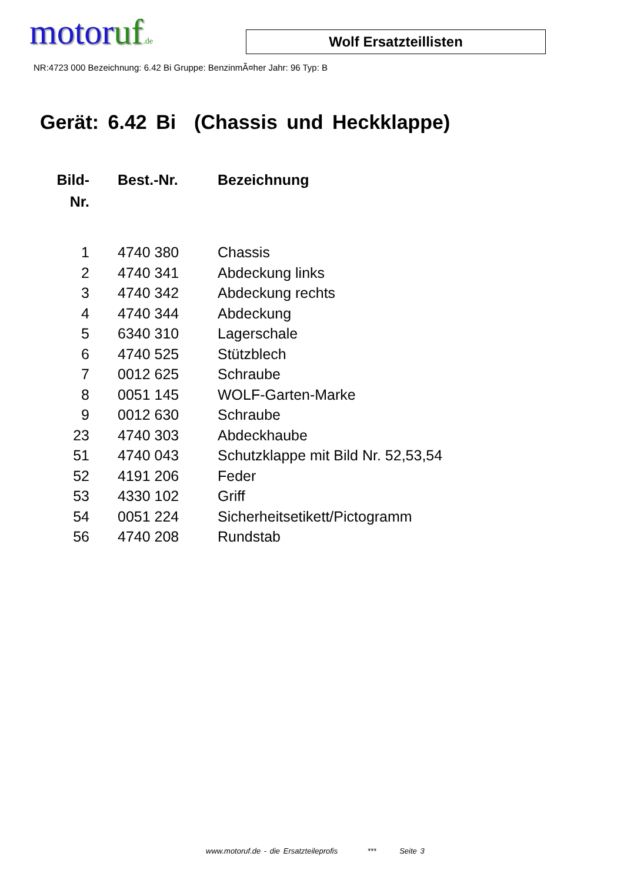motoruf.de
Wolf Ersatzteillisten
NR:4723 000 Bezeichnung: 6.42 Bi Gruppe: BenzinmÃ¤her Jahr: 96 Typ: B
Gerät: 6.42 Bi (Chassis und Heckklappe)
| Bild- Nr. | Best.-Nr. | Bezeichnung |
| --- | --- | --- |
| 1 | 4740 380 | Chassis |
| 2 | 4740 341 | Abdeckung links |
| 3 | 4740 342 | Abdeckung rechts |
| 4 | 4740 344 | Abdeckung |
| 5 | 6340 310 | Lagerschale |
| 6 | 4740 525 | Stützblech |
| 7 | 0012 625 | Schraube |
| 8 | 0051 145 | WOLF-Garten-Marke |
| 9 | 0012 630 | Schraube |
| 23 | 4740 303 | Abdeckhaube |
| 51 | 4740 043 | Schutzklappe mit Bild Nr. 52,53,54 |
| 52 | 4191 206 | Feder |
| 53 | 4330 102 | Griff |
| 54 | 0051 224 | Sicherheitsetikett/Pictogramm |
| 56 | 4740 208 | Rundstab |
www.motoruf.de - die Ersatzteileprofis *** Seite 3